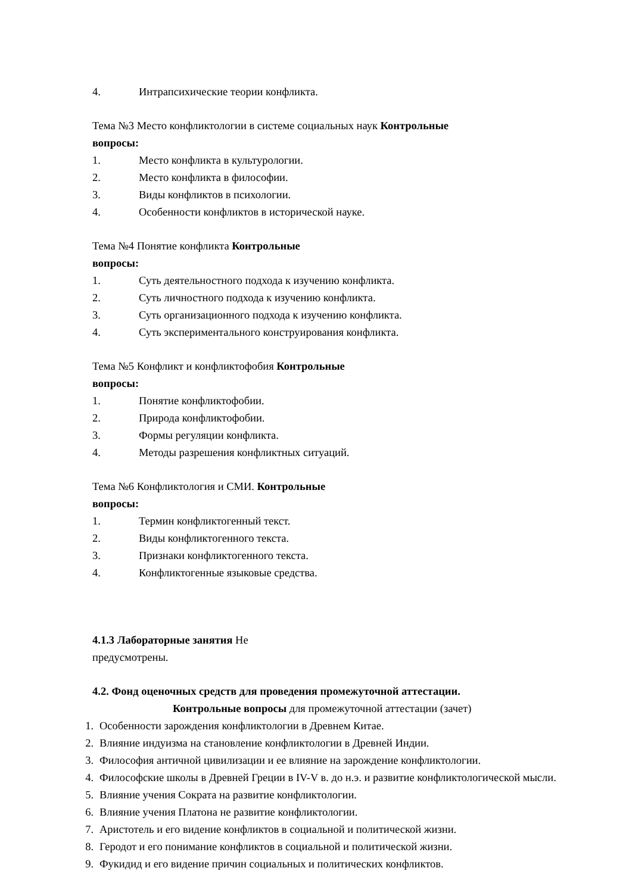4. Интрапсихические теории конфликта.
Тема №3 Место конфликтологии в системе социальных наук Контрольные
вопросы:
1. Место конфликта в культурологии.
2. Место конфликта в философии.
3. Виды конфликтов в психологии.
4. Особенности конфликтов в исторической науке.
Тема №4 Понятие конфликта Контрольные
вопросы:
1. Суть деятельностного подхода к изучению конфликта.
2. Суть личностного подхода к изучению конфликта.
3. Суть организационного подхода к изучению конфликта.
4. Суть экспериментального конструирования конфликта.
Тема №5 Конфликт и конфликтофобия Контрольные
вопросы:
1. Понятие конфликтофобии.
2. Природа конфликтофобии.
3. Формы регуляции конфликта.
4. Методы разрешения конфликтных ситуаций.
Тема №6 Конфликтология и СМИ. Контрольные
вопросы:
1. Термин конфликтогенный текст.
2. Виды конфликтогенного текста.
3. Признаки конфликтогенного текста.
4. Конфликтогенные языковые средства.
4.1.3 Лабораторные занятия Не
предусмотрены.
4.2. Фонд оценочных средств для проведения промежуточной аттестации.
Контрольные вопросы для промежуточной аттестации (зачет)
1. Особенности зарождения конфликтологии в Древнем Китае.
2. Влияние индуизма на становление конфликтологии в Древней Индии.
3. Философия античной цивилизации и ее влияние на зарождение конфликтологии.
4. Философские школы в Древней Греции в IV-V в. до н.э. и развитие конфликтологической мысли.
5. Влияние учения Сократа на развитие конфликтологии.
6. Влияние учения Платона не развитие конфликтологии.
7. Аристотель и его видение конфликтов в социальной и политической жизни.
8. Геродот и его понимание конфликтов в социальной и политической жизни.
9. Фукидид и его видение причин социальных и политических конфликтов.